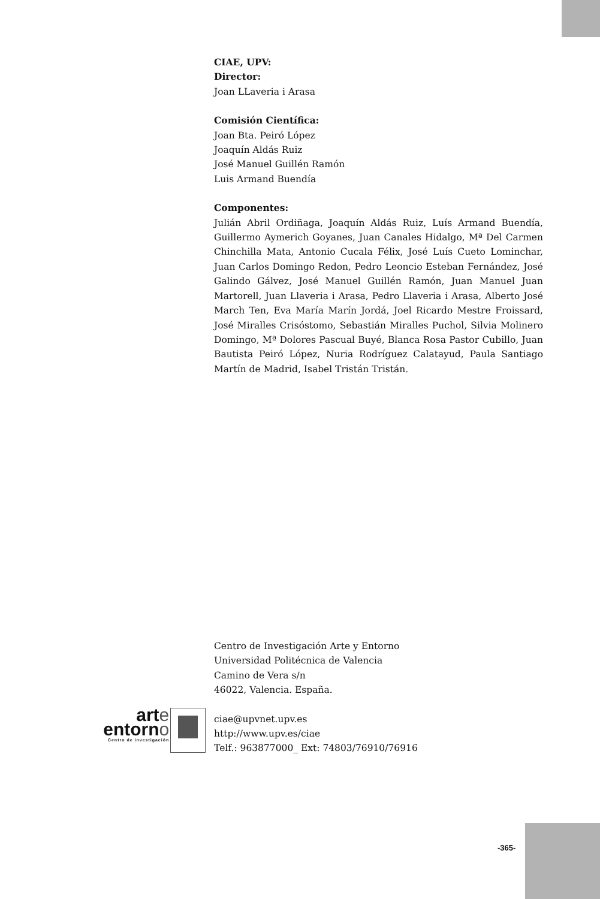CIAE, UPV:
Director:
Joan LLaveria i Arasa
Comisión Científica:
Joan Bta. Peiró López
Joaquín Aldás Ruiz
José Manuel Guillén Ramón
Luis Armand Buendía
Componentes:
Julián Abril Ordiñaga, Joaquín Aldás Ruiz, Luís Armand Buendía, Guillermo Aymerich Goyanes, Juan Canales Hidalgo, Mª Del Carmen Chinchilla Mata, Antonio Cucala Félix, José Luís Cueto Lominchar, Juan Carlos Domingo Redon, Pedro Leoncio Esteban Fernández, José Galindo Gálvez, José Manuel Guillén Ramón, Juan Manuel Juan Martorell, Juan Llaveria i Arasa, Pedro Llaveria i Arasa, Alberto José March Ten, Eva María Marín Jordá, Joel Ricardo Mestre Froissard, José Miralles Crisóstomo, Sebastián Miralles Puchol, Silvia Molinero Domingo, Mª Dolores Pascual Buyé, Blanca Rosa Pastor Cubillo, Juan Bautista Peiró López, Nuria Rodríguez Calatayud, Paula Santiago Martín de Madrid, Isabel Tristán Tristán.
Centro de Investigación Arte y Entorno
Universidad Politécnica de Valencia
Camino de Vera s/n
46022, Valencia. España.
ciae@upvnet.upv.es
http://www.upv.es/ciae
Telf.: 963877000_ Ext: 74803/76910/76916
arte
entorno
Centro de investigación
-365-